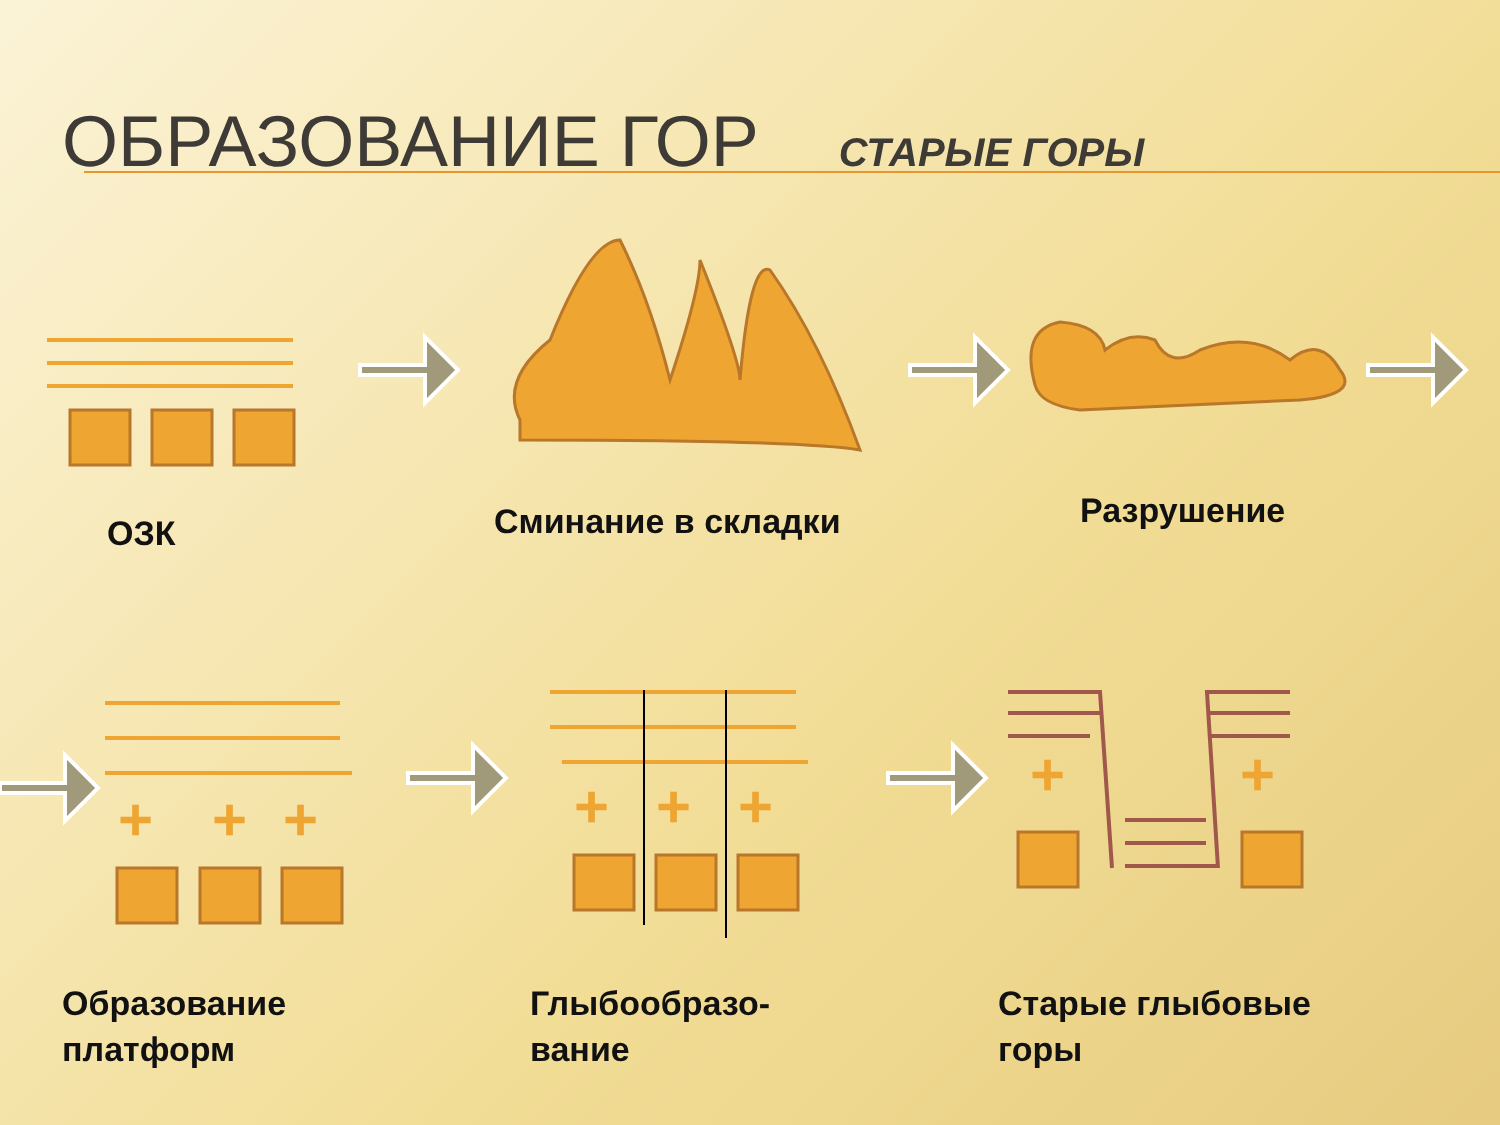+
+
+
+
+
+
+
+
ОБРАЗОВАНИЕ ГОР СТАРЫЕ ГОРЫ
ОЗК Сминание в складки Разрушение
Образование
платформ
Глыбообразо-
вание
Старые глыбовые
горы